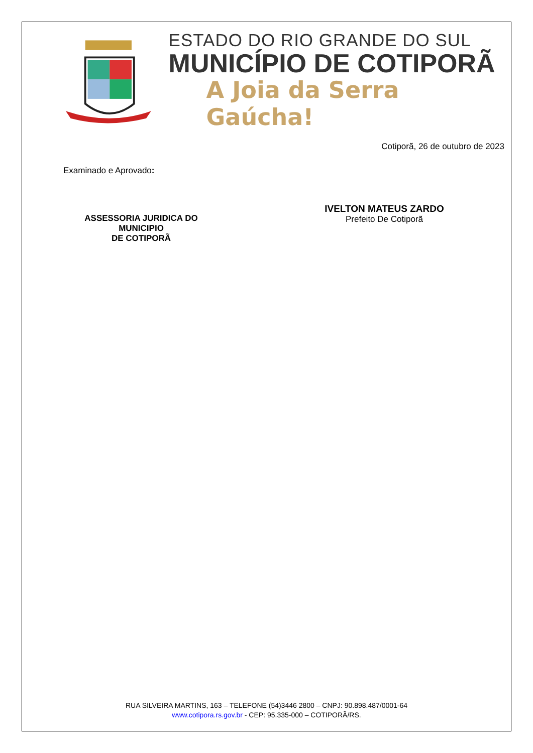ESTADO DO RIO GRANDE DO SUL
MUNICÍPIO DE COTIPORÃ
A Joia da Serra Gaúcha!
Cotiporã, 26 de outubro de 2023
Examinado e Aprovado:
ASSESSORIA JURIDICA DO MUNICIPIO
DE COTIPORÃ
IVELTON MATEUS ZARDO
Prefeito De Cotiporã
RUA SILVEIRA MARTINS, 163 – TELEFONE (54)3446 2800 – CNPJ: 90.898.487/0001-64
www.cotipora.rs.gov.br - CEP: 95.335-000 – COTIPORÃ/RS.